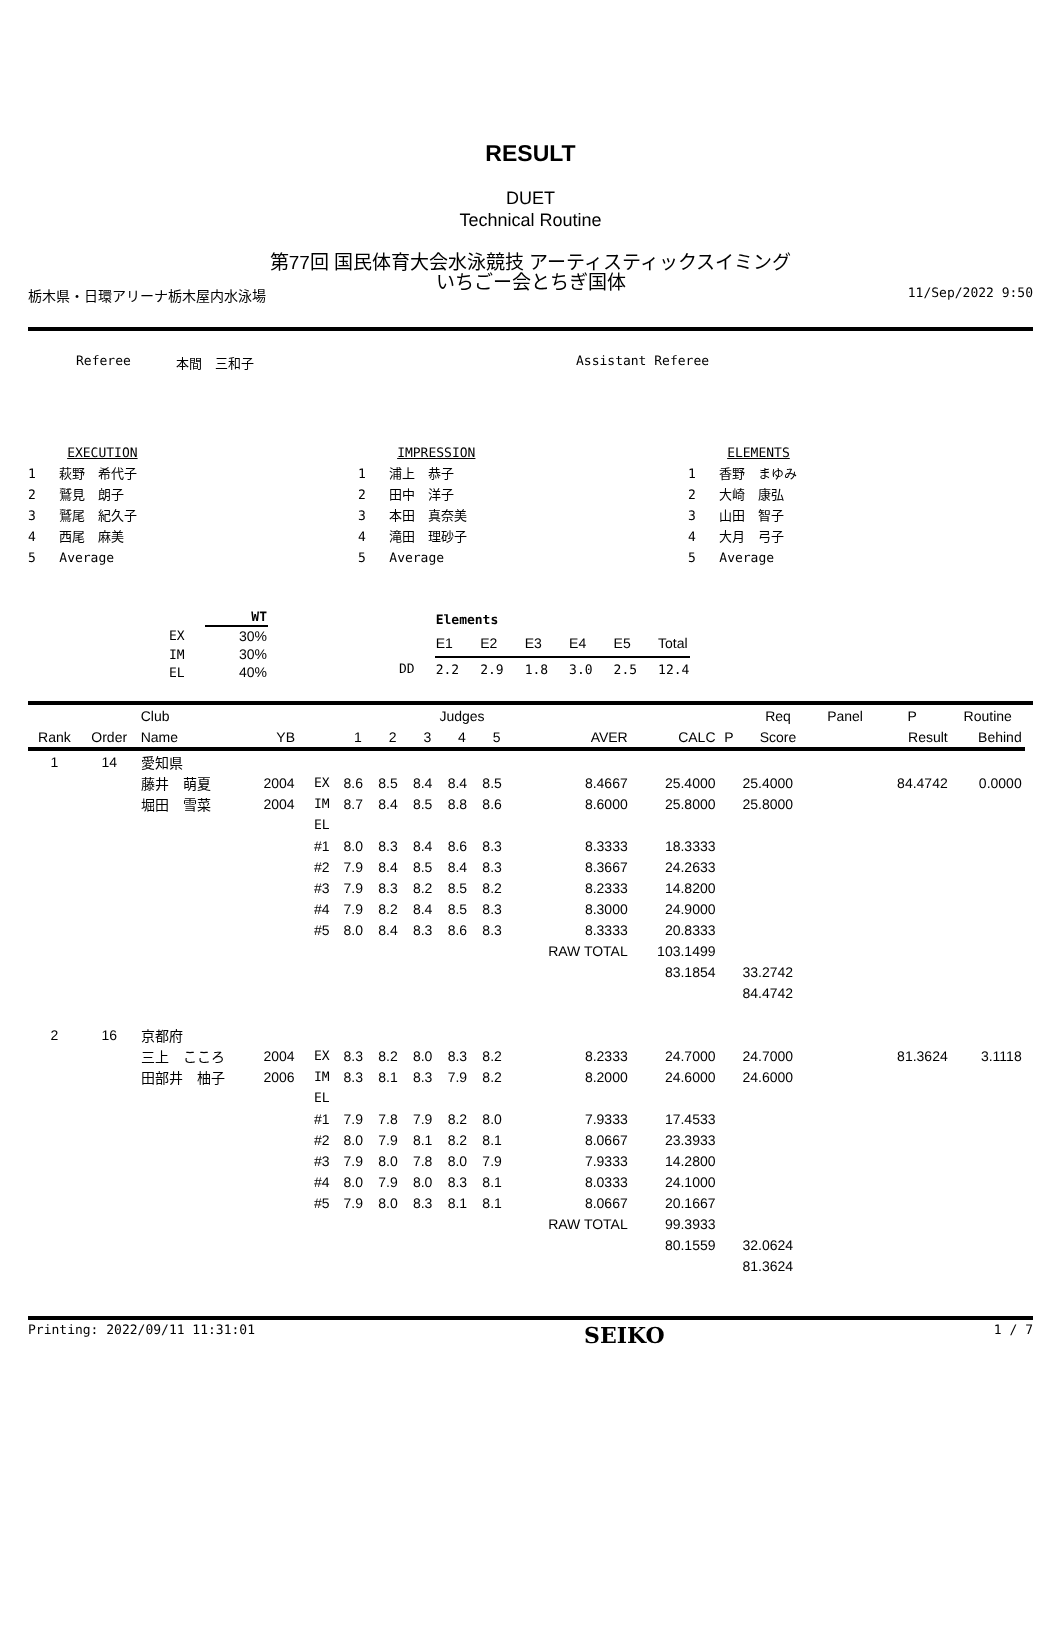RESULT
DUET
Technical Routine
第77回 国民体育大会水泳競技 アーティスティックスイミング
いちごー会とちぎ国体
栃木県・日環アリーナ栃木屋内水泳場 11/Sep/2022 9:50
Referee 本間　三和子 Assistant Referee
EXECUTION
1 萩野　希代子
2 鷲見　朗子
3 鷲尾　紀久子
4 西尾　麻美
5 Average
IMPRESSION
1 浦上　恭子
2 田中　洋子
3 本田　真奈美
4 滝田　理砂子
5 Average
ELEMENTS
1 香野　まゆみ
2 大崎　康弘
3 山田　智子
4 大月　弓子
5 Average
| | WT |
| --- | --- |
| EX | 30% |
| IM | 30% |
| EL | 40% |
| | Elements | | | | | |
| | E1 | E2 | E3 | E4 | E5 | Total |
| DD | 2.2 | 2.9 | 1.8 | 3.0 | 2.5 | 12.4 |
| | | Club | | | | | Judges | | | | | | Req | Panel | P | Routine | |
| --- | --- | --- | --- | --- | --- | --- | --- | --- | --- | --- | --- | --- | --- | --- | --- | --- | --- |
| Rank | Order | Name | YB | | 1 | 2 | 3 | 4 | 5 | AVER | CALC | P | Score | | Result | Behind | |
| 1 | 14 | 愛知県 | | | | | | | | | | | | | | | |
| | | 藤井 萌夏 | 2004 | EX | 8.6 | 8.5 | 8.4 | 8.4 | 8.5 | 8.4667 | 25.4000 | | 25.4000 | | 84.4742 | 0.0000 | |
| | | 堀田 雪菜 | 2004 | IM | 8.7 | 8.4 | 8.5 | 8.8 | 8.6 | 8.6000 | 25.8000 | | 25.8000 | | | | |
| | | | | EL | | | | | | | | | | | | | |
| | | | | #1 | 8.0 | 8.3 | 8.4 | 8.6 | 8.3 | 8.3333 | 18.3333 | | | | | | |
| | | | | #2 | 7.9 | 8.4 | 8.5 | 8.4 | 8.3 | 8.3667 | 24.2633 | | | | | | |
| | | | | #3 | 7.9 | 8.3 | 8.2 | 8.5 | 8.2 | 8.2333 | 14.8200 | | | | | | |
| | | | | #4 | 7.9 | 8.2 | 8.4 | 8.5 | 8.3 | 8.3000 | 24.9000 | | | | | | |
| | | | | #5 | 8.0 | 8.4 | 8.3 | 8.6 | 8.3 | 8.3333 | 20.8333 | | | | | | |
| | | | | | | | | | | RAW TOTAL | 103.1499 | | | | | | |
| | | | | | | | | | | | 83.1854 | | 33.2742 | | | | |
| | | | | | | | | | | | | | 84.4742 | | | | |
| 2 | 16 | 京都府 | | | | | | | | | | | | | | | |
| | | 三上 こころ | 2004 | EX | 8.3 | 8.2 | 8.0 | 8.3 | 8.2 | 8.2333 | 24.7000 | | 24.7000 | | 81.3624 | 3.1118 | |
| | | 田部井 柚子 | 2006 | IM | 8.3 | 8.1 | 8.3 | 7.9 | 8.2 | 8.2000 | 24.6000 | | 24.6000 | | | | |
| | | | | EL | | | | | | | | | | | | | |
| | | | | #1 | 7.9 | 7.8 | 7.9 | 8.2 | 8.0 | 7.9333 | 17.4533 | | | | | | |
| | | | | #2 | 8.0 | 7.9 | 8.1 | 8.2 | 8.1 | 8.0667 | 23.3933 | | | | | | |
| | | | | #3 | 7.9 | 8.0 | 7.8 | 8.0 | 7.9 | 7.9333 | 14.2800 | | | | | | |
| | | | | #4 | 8.0 | 7.9 | 8.0 | 8.3 | 8.1 | 8.0333 | 24.1000 | | | | | | |
| | | | | #5 | 7.9 | 8.0 | 8.3 | 8.1 | 8.1 | 8.0667 | 20.1667 | | | | | | |
| | | | | | | | | | | RAW TOTAL | 99.3933 | | | | | | |
| | | | | | | | | | | | 80.1559 | | 32.0624 | | | | |
| | | | | | | | | | | | | | 81.3624 | | | | |
Printing: 2022/09/11 11:31:01 SEIKO 1 / 7